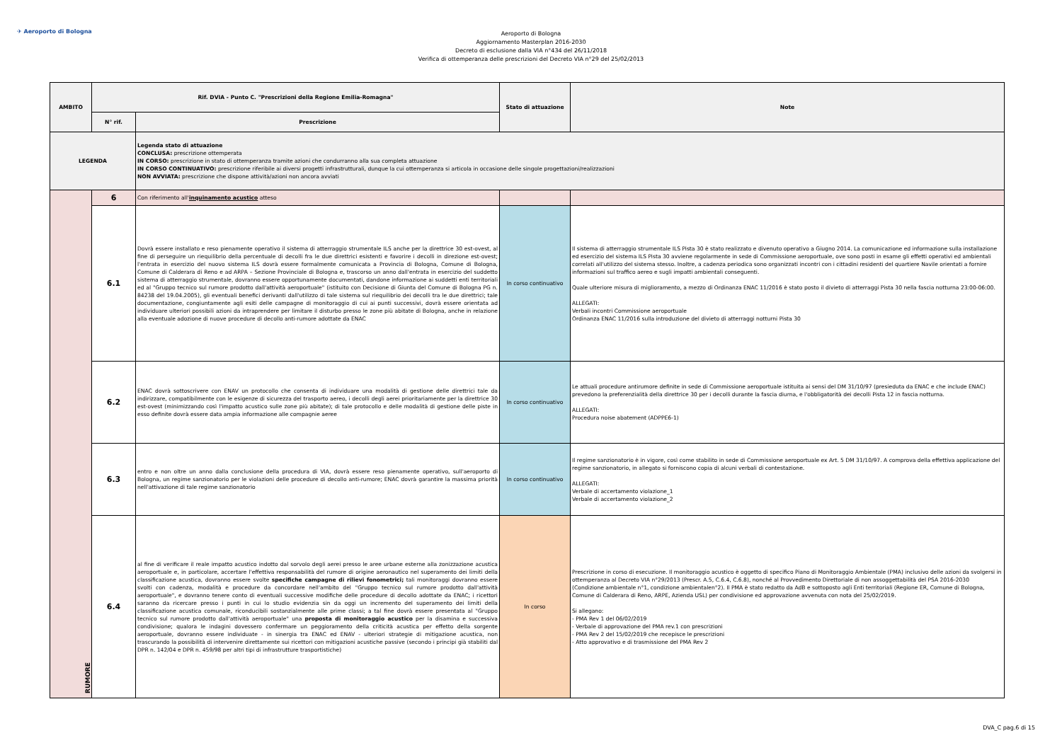✈ Aeroporto di Bologna
Aeroporto di Bologna
Aggiornamento Masterplan 2016-2030
Decreto di esclusione dalla VIA n°434 del 26/11/2018
Verifica di ottemperanza delle prescrizioni del Decreto VIA n°29 del 25/02/2013
| AMBITO | Rif. DVIA - Punto C. "Prescrizioni della Regione Emilia-Romagna" | | Stato di attuazione | Note |
| --- | --- | --- | --- | --- |
| | N° rif. | Prescrizione | | |
| LEGENDA | | Legenda stato di attuazione CONCLUSA: prescrizione ottemperata IN CORSO: prescrizione in stato di ottemperanza tramite azioni che condurranno alla sua completa attuazione IN CORSO CONTINUATIVO: prescrizione riferibile ai diversi progetti infrastrutturali, dunque la cui ottemperanza si articola in occasione delle singole progettazioni/realizzazioni NON AVVIATA: prescrizione che dispone attività/azioni non ancora avviati | | |
| RUMORE | 6 | Con riferimento all' inquinamento acustico atteso | | |
| | 6.1 | Dovrà essere installato e reso pienamente operativo il sistema di atterraggio strumentale ILS anche per la direttrice 30 est-ovest, al fine di perseguire un riequilibrio della percentuale di decolli fra le due direttrici esistenti e favorire i decolli in direzione est-ovest; l'entrata in esercizio del nuovo sistema ILS dovrà essere formalmente comunicata a Provincia di Bologna, Comune di Bologna, Comune di Calderara di Reno e ad ARPA – Sezione Provinciale di Bologna e, trascorso un anno dall'entrata in esercizio del suddetto sistema di atterraggio strumentale, dovranno essere opportunamente documentati, dandone informazione ai suddetti enti territoriali ed al "Gruppo tecnico sul rumore prodotto dall'attività aeroportuale" (istituito con Decisione di Giunta del Comune di Bologna PG n. 84238 del 19.04.2005), gli eventuali benefici derivanti dall'utilizzo di tale sistema sul riequilibrio dei decolli tra le due direttrici; tale documentazione, congiuntamente agli esiti delle campagne di monitoraggio di cui ai punti successivi, dovrà essere orientata ad individuare ulteriori possibili azioni da intraprendere per limitare il disturbo presso le zone più abitate di Bologna, anche in relazione alla eventuale adozione di nuove procedure di decollo anti-rumore adottate da ENAC | In corso continuativo | Il sistema di atterraggio strumentale ILS Pista 30 è stato realizzato e divenuto operativo a Giugno 2014. La comunicazione ed informazione sulla installazione ed esercizio del sistema ILS Pista 30 avviene regolarmente in sede di Commissione aeroportuale, ove sono posti in esame gli effetti operativi ed ambientali correlati all'utilizzo del sistema stesso. Inoltre, a cadenza periodica sono organizzati incontri con i cittadini residenti del quartiere Navile orientati a fornire informazioni sul traffico aereo e sugli impatti ambientali conseguenti. Quale ulteriore misura di miglioramento, a mezzo di Ordinanza ENAC 11/2016 è stato posto il divieto di atterraggi Pista 30 nella fascia notturna 23:00-06:00. ALLEGATI: Verbali incontri Commissione aeroportuale Ordinanza ENAC 11/2016 sulla introduzione del divieto di atterraggi notturni Pista 30 |
| | 6.2 | ENAC dovrà sottoscrivere con ENAV un protocollo che consenta di individuare una modalità di gestione delle direttrici tale da indirizzare, compatibilmente con le esigenze di sicurezza del trasporto aereo, i decolli degli aerei prioritariamente per la direttrice 30 est-ovest (minimizzando così l'impatto acustico sulle zone più abitate); di tale protocollo e delle modalità di gestione delle piste in esso definite dovrà essere data ampia informazione alle compagnie aeree | In corso continuativo | Le attuali procedure antirumore definite in sede di Commissione aeroportuale istituita ai sensi del DM 31/10/97 (presieduta da ENAC e che include ENAC) prevedono la preferenzialità della direttrice 30 per i decolli durante la fascia diurna, e l'obbligatorità dei decolli Pista 12 in fascia notturna. ALLEGATI: Procedura noise abatement (ADPPE6-1) |
| | 6.3 | entro e non oltre un anno dalla conclusione della procedura di VIA, dovrà essere reso pienamente operativo, sull'aeroporto di Bologna, un regime sanzionatorio per le violazioni delle procedure di decollo anti-rumore; ENAC dovrà garantire la massima priorità nell'attivazione di tale regime sanzionatorio | In corso continuativo | Il regime sanzionatorio è in vigore, così come stabilito in sede di Commissione aeroportuale ex Art. 5 DM 31/10/97. A comprova della effettiva applicazione del regime sanzionatorio, in allegato si forniscono copia di alcuni verbali di contestazione. ALLEGATI: Verbale di accertamento violazione_1 Verbale di accertamento violazione_2 |
| | 6.4 | al fine di verificare il reale impatto acustico indotto dal sorvolo degli aerei presso le aree urbane esterne alla zonizzazione acustica aeroportuale e, in particolare, accertare l'effettiva responsabilità del rumore di origine aeronautico nel superamento dei limiti della classificazione acustica, dovranno essere svolte specifiche campagne di rilievi fonometrici; tali monitoraggi dovranno essere svolti con cadenza, modalità e procedure da concordare nell'ambito del "Gruppo tecnico sul rumore prodotto dall'attività aeroportuale", e dovranno tenere conto di eventuali successive modifiche delle procedure di decollo adottate da ENAC; i ricettori saranno da ricercare presso i punti in cui lo studio evidenzia sin da oggi un incremento del superamento dei limiti della classificazione acustica comunale, riconducibili sostanzialmente alle prime classi; a tal fine dovrà essere presentata al "Gruppo tecnico sul rumore prodotto dall'attività aeroportuale" una proposta di monitoraggio acustico per la disamina e successiva condivisione; qualora le indagini dovessero confermare un peggioramento della criticità acustica per effetto della sorgente aeroportuale, dovranno essere individuate - in sinergia tra ENAC ed ENAV - ulteriori strategie di mitigazione acustica, non trascurando la possibilità di intervenire direttamente sui ricettori con mitigazioni acustiche passive (secondo i principi già stabiliti dal DPR n. 142/04 e DPR n. 459/98 per altri tipi di infrastrutture trasportistiche) | In corso | Prescrizione in corso di esecuzione. Il monitoraggio acustico è oggetto di specifico Piano di Monitoraggio Ambientale (PMA) inclusivo delle azioni da svolgersi in ottemperanza al Decreto VIA n°29/2013 (Prescr. A.5, C.6.4, C.6.8), nonché al Provvedimento Direttoriale di non assoggettabilità del PSA 2016-2030 (Condizione ambientale n°1, condizione ambientalen°2). Il PMA è stato redatto da AdB e sottoposto agli Enti territoriali (Regione ER, Comune di Bologna, Comune di Calderara di Reno, ARPE, Azienda USL) per condivisione ed approvazione avvenuta con nota del 25/02/2019. Si allegano: - PMA Rev 1 del 06/02/2019 - Verbale di approvazione del PMA rev.1 con prescrizioni - PMA Rev 2 del 15/02/2019 che recepisce le prescrizioni - Atto approvativo e di trasmissione del PMA Rev 2 |
DVA_C pag.6 di 15